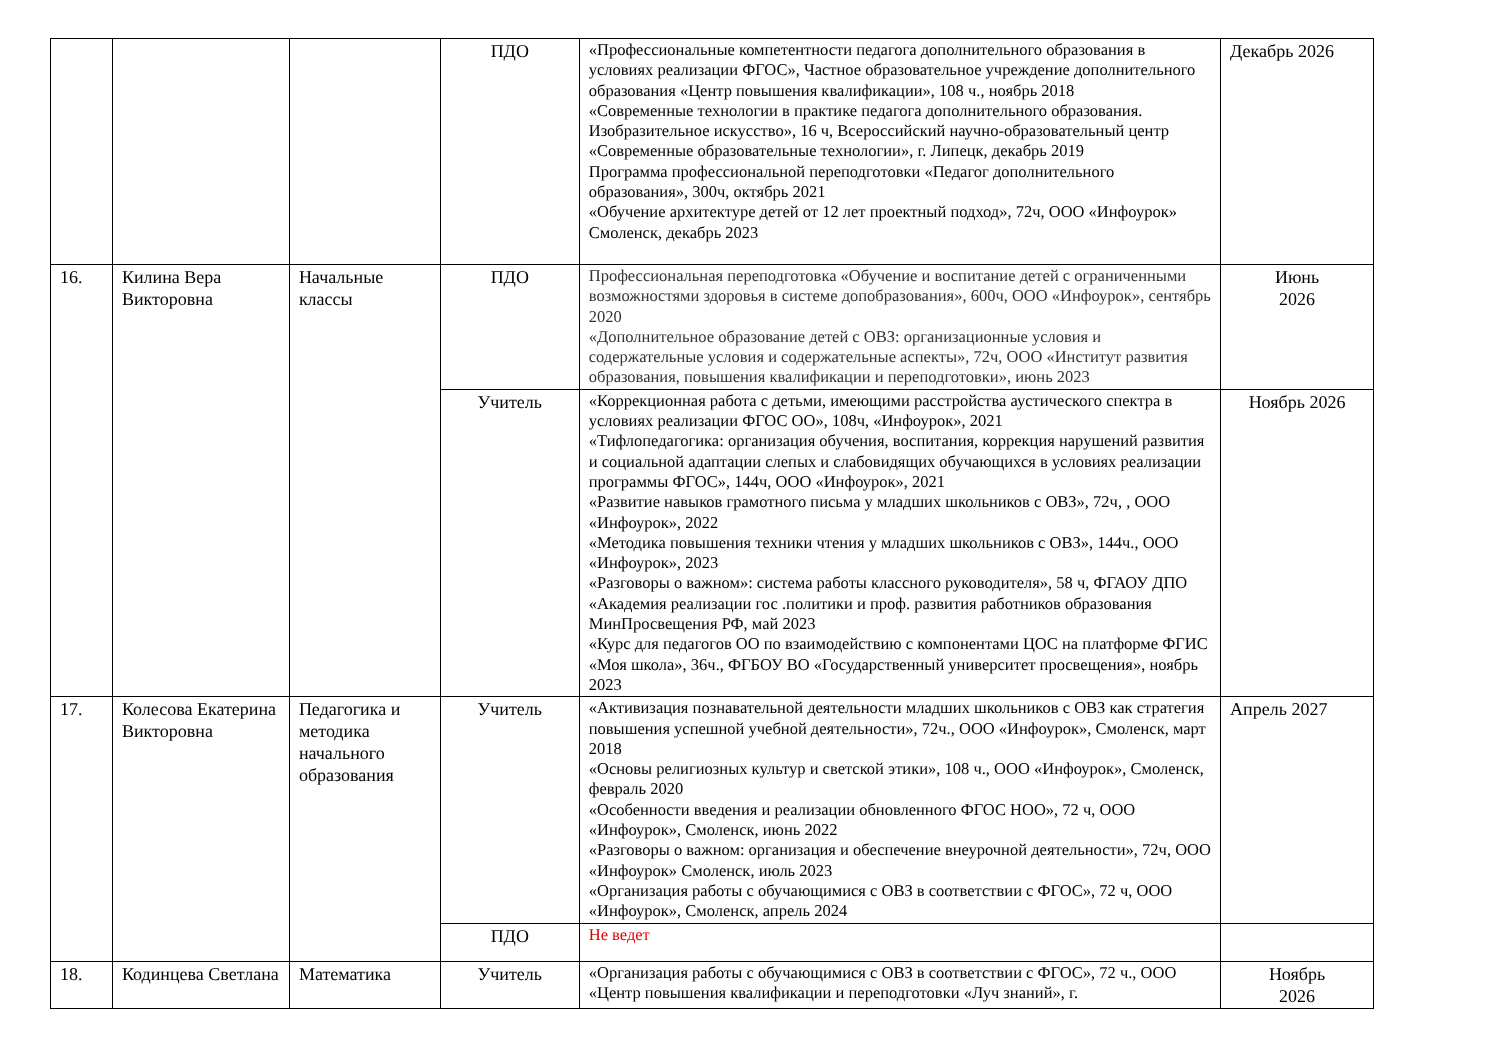| | | | ПДО | «Профессиональные компетентности педагога дополнительного образования в условиях реализации ФГОС», Частное образовательное учреждение дополнительного образования «Центр повышения квалификации», 108 ч., ноябрь 2018 «Современные технологии в практике педагога дополнительного образования. Изобразительное искусство», 16 ч, Всероссийский научно-образовательный центр «Современные образовательные технологии», г. Липецк, декабрь 2019 Программа профессиональной переподготовки «Педагог дополнительного образования», 300ч, октябрь 2021 «Обучение архитектуре детей от 12 лет проектный подход», 72ч, ООО «Инфоурок» Смоленск, декабрь 2023 | Декабрь 2026 |
| 16. | Килина Вера Викторовна | Начальные классы | ПДО | Профессиональная переподготовка «Обучение и воспитание детей с ограниченными возможностями здоровья в системе допобразования», 600ч, ООО «Инфоурок», сентябрь 2020 «Дополнительное образование детей с ОВЗ: организационные условия и содержательные условия и содержательные аспекты», 72ч, ООО «Институт развития образования, повышения квалификации и переподготовки», июнь 2023 | Июнь 2026 |
| | | | Учитель | «Коррекционная работа с детьми, имеющими расстройства аустического спектра в условиях реализации ФГОС ОО», 108ч, «Инфоурок», 2021 «Тифлопедагогика: организация обучения, воспитания, коррекция нарушений развития и социальной адаптации слепых и слабовидящих обучающихся в условиях реализации программы ФГОС», 144ч, ООО «Инфоурок», 2021 «Развитие навыков грамотного письма у младших школьников с ОВЗ», 72ч, , ООО «Инфоурок», 2022 «Методика повышения техники чтения у младших школьников с ОВЗ», 144ч., ООО «Инфоурок», 2023 «Разговоры о важном»: система работы классного руководителя», 58 ч, ФГАОУ ДПО «Академия реализации гос .политики и проф. развития работников образования МинПросвещения РФ, май 2023 «Курс для педагогов ОО по взаимодействию с компонентами ЦОС на платформе ФГИС «Моя школа», 36ч., ФГБОУ ВО «Государственный университет просвещения», ноябрь 2023 | Ноябрь 2026 |
| 17. | Колесова Екатерина Викторовна | Педагогика и методика начального образования | Учитель | «Активизация познавательной деятельности младших школьников с ОВЗ как стратегия повышения успешной учебной деятельности», 72ч., ООО «Инфоурок», Смоленск, март 2018 «Основы религиозных культур и светской этики», 108 ч., ООО «Инфоурок», Смоленск, февраль 2020 «Особенности введения и реализации обновленного ФГОС НОО», 72 ч, ООО «Инфоурок», Смоленск, июнь 2022 «Разговоры о важном: организация и обеспечение внеурочной деятельности», 72ч, ООО «Инфоурок» Смоленск, июль 2023 «Организация работы с обучающимися с ОВЗ в соответствии с ФГОС», 72 ч, ООО «Инфоурок», Смоленск, апрель 2024 | Апрель 2027 |
| | | | ПДО | Не ведет | |
| 18. | Кодинцева Светлана | Математика | Учитель | «Организация работы с обучающимися с ОВЗ в соответствии с ФГОС», 72 ч., ООО «Центр повышения квалификации и переподготовки «Луч знаний», г. | Ноябрь 2026 |